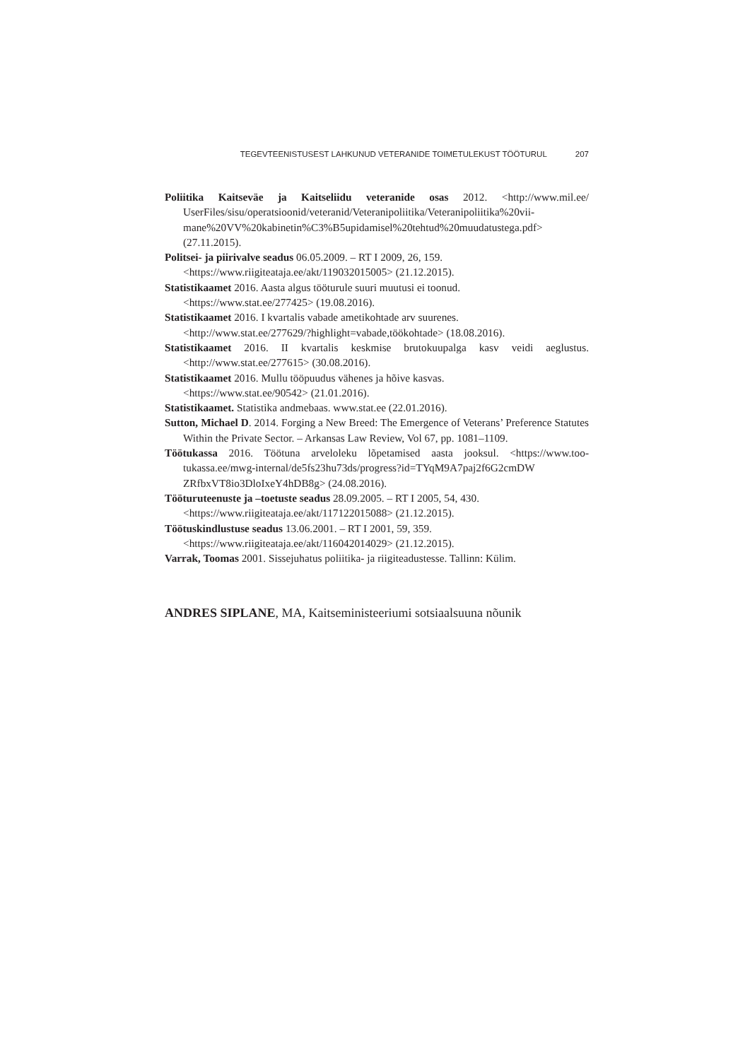TEGEVTEENISTUSEST LAHKUNUD VETERANIDE TOIMETULEKUST TÖÖTURUL 207
Poliitika Kaitseväe ja Kaitseliidu veteranide osas 2012. <http://www.mil.ee/ UserFiles/sisu/operatsioonid/veteranid/Veteranipoliitika/Veteranipoliitika%20vii­mane%20VV%20kabinetin%C3%B5upidamisel%20tehtud%20muudatustega.pdf> (27.11.2015).
Politsei- ja piirivalve seadus 06.05.2009. – RT I 2009, 26, 159.
<https://www.riigiteataja.ee/akt/119032015005> (21.12.2015).
Statistikaamet 2016. Aasta algus tööturule suuri muutusi ei toonud.
<https://www.stat.ee/277425> (19.08.2016).
Statistikaamet 2016. I kvartalis vabade ametikohtade arv suurenes.
<http://www.stat.ee/277629/?highlight=vabade,töökohtade> (18.08.2016).
Statistikaamet 2016. II kvartalis keskmise brutokuupalga kasv veidi aeglustus. <http://www.stat.ee/277615> (30.08.2016).
Statistikaamet 2016. Mullu tööpuudus vähenes ja hõive kasvas.
<https://www.stat.ee/90542> (21.01.2016).
Statistikaamet. Statistika andmebaas. www.stat.ee (22.01.2016).
Sutton, Michael D. 2014. Forging a New Breed: The Emergence of Veterans’ Preference Statutes Within the Private Sector. – Arkansas Law Review, Vol 67, pp. 1081–1109.
Töötukassa 2016. Töötuna arveloleku lõpetamised aasta jooksul. <https://www.too­tukassa.ee/mwg-internal/de5fs23hu73ds/progress?id=TYqM9A7paj2f6G2cmDW ZRfbxVT8io3DloIxeY4hDB8g> (24.08.2016).
Tööturuteenuste ja –toetuste seadus 28.09.2005. – RT I 2005, 54, 430.
<https://www.riigiteataja.ee/akt/117122015088> (21.12.2015).
Töötuskindlustuse seadus 13.06.2001. – RT I 2001, 59, 359.
<https://www.riigiteataja.ee/akt/116042014029> (21.12.2015).
Varrak, Toomas 2001. Sissejuhatus poliitika- ja riigiteadustesse. Tallinn: Külim.
ANDRES SIPLANE, MA, Kaitseministeeriumi sotsiaalsuuna nõunik